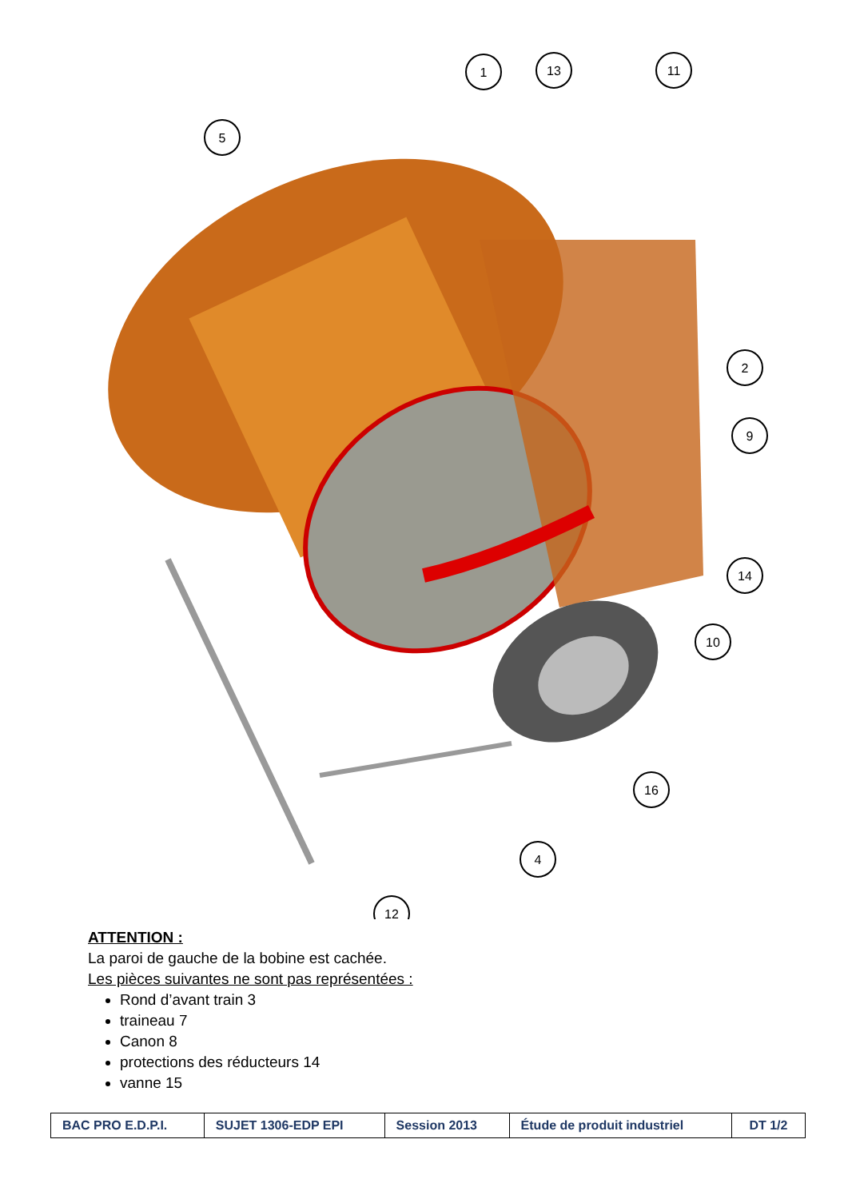1
13
11
5
2
9
14
10
16
4
12
ATTENTION :
La paroi de gauche de la bobine est cachée.
Les pièces suivantes ne sont pas représentées :
Rond d’avant train 3
traineau 7
Canon 8
protections des réducteurs 14
vanne 15
| BAC PRO E.D.P.I. | SUJET 1306-EDP EPI | Session 2013 | Étude de produit industriel | DT 1/2 |